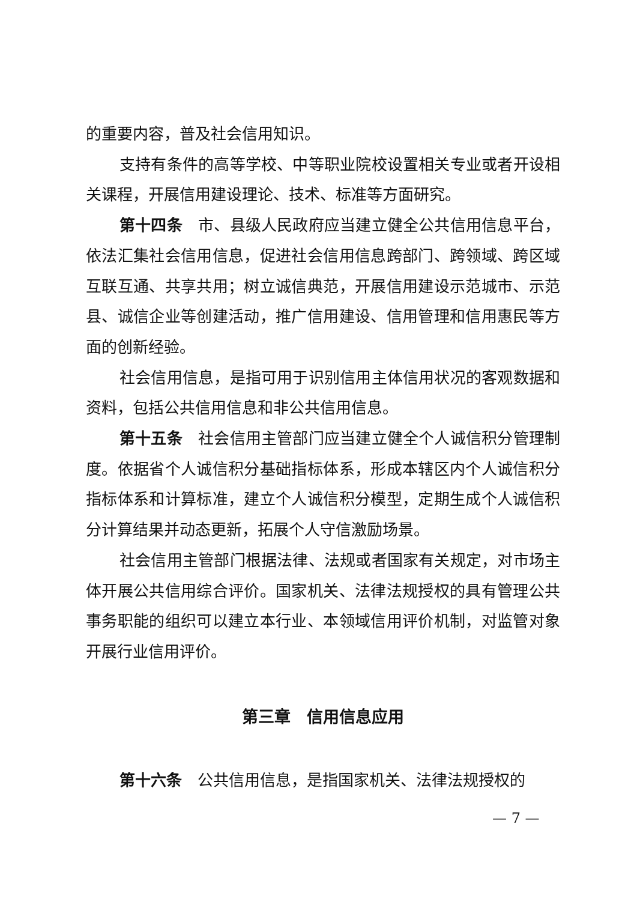的重要内容，普及社会信用知识。
支持有条件的高等学校、中等职业院校设置相关专业或者开设相关课程，开展信用建设理论、技术、标准等方面研究。
第十四条　市、县级人民政府应当建立健全公共信用信息平台，依法汇集社会信用信息，促进社会信用信息跨部门、跨领域、跨区域互联互通、共享共用；树立诚信典范，开展信用建设示范城市、示范县、诚信企业等创建活动，推广信用建设、信用管理和信用惠民等方面的创新经验。
社会信用信息，是指可用于识别信用主体信用状况的客观数据和资料，包括公共信用信息和非公共信用信息。
第十五条　社会信用主管部门应当建立健全个人诚信积分管理制度。依据省个人诚信积分基础指标体系，形成本辖区内个人诚信积分指标体系和计算标准，建立个人诚信积分模型，定期生成个人诚信积分计算结果并动态更新，拓展个人守信激励场景。
社会信用主管部门根据法律、法规或者国家有关规定，对市场主体开展公共信用综合评价。国家机关、法律法规授权的具有管理公共事务职能的组织可以建立本行业、本领域信用评价机制，对监管对象开展行业信用评价。
第三章　信用信息应用
第十六条　公共信用信息，是指国家机关、法律法规授权的
— 7 —